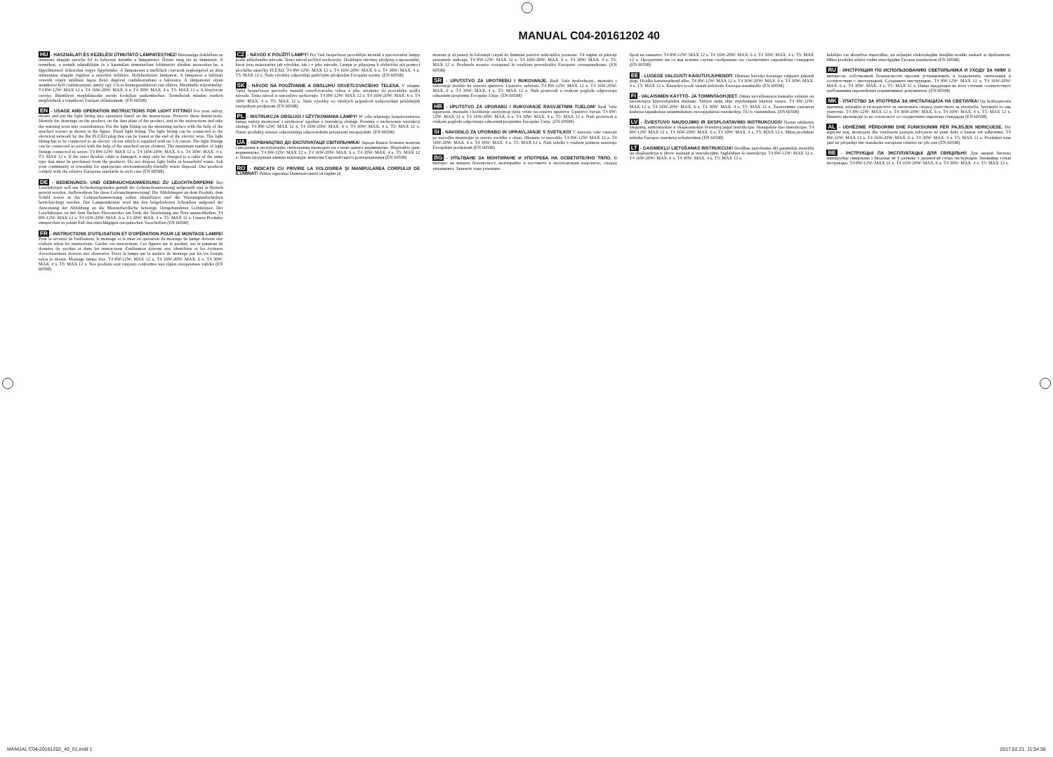MANUAL C04-20161202 40
HU - HASZNÁLATI ÉS KEZELÉSI ÚTMUTATÓ LÁMPATESTHEZ! Biztonsága érdekében az útmutató alapján szerelje fel és helyezze üzembe a lámpatestet. Őrizze meg ezt az útmutatót. A terméken, a termék adattábláján és a használati útmutatóban feltüntetett ábrákat azonosítsa be, a figyelmeztető feliratokat vegye figyelembe. A lámpatestet a mellékelt csavarok segítségével az ábra útmutatása alapján rögzítse a szerelési felületre. Helyhezkötött lámpatest. A lámpatest a hálózati vezeték végén található lapos flexó dugóval csatlakoztatható a hálózatra. A lámpatestet olyan aramkörre kell csatlakoztatni, amely egy 3 A-es kismegszakítóval van ellátva. Maximális teljesítmény: T4 8W-12W: MAX 12 x. T4 16W-20W: MAX. 6 x. T4 30W: MAX. 4 x. T5: MAX 12 x. A fényforrás cseréje. Bármilyen meghibásodás esetén forduljon szakemberhez. Termékeink minden esetben megfelelnek a vonatkozó Európai előírásoknak. (EN 60598)
EN - USAGE AND OPERATION INSTRUCTIONS FOR LIGHT FITTING! For your safety, mount and put the light fitting into operation based on the instructions. Preserve these instructions. Identify the drawings on the product, on the data plate of the product, and in the instructions and take the warning texts into consideration. Fix the light fitting on the mounting surface with the help of the attached screws as shown in the figure. Fixed light fitting. The light fitting can be connected to the electrical network by the flat FLEXO plug that can be found at the end of the electric wire. The light fitting has to be connected to an electric circuit which is supplied with an 3 A cutout. The light fittings can be connected in series with the help of the attached series element. The maximum number of light fittings connected in series: T4 8W-12W: MAX 12 x. T4 16W-20W: MAX. 6 x. T4 30W: MAX. 4 x. T5: MAX 12 x. If the outer flexible cable is damaged, it may only be changed to a cable of the same type that must be purchased from the producer. Do not dispose light bulbs in household waste. Ask your community or township for appropriate environmentally-friendly waste disposal. Our products comply with the relative European standards in each case (EN 60598)
DE - BEDIENUNGS- UND GEBRAUCHSANWEISUNG ZU LEUCHTKÖRPERN! Der Leuchtkörper soll aus Sicherheitsgründen gemäß der Gebrauchsanweisung aufgestellt und in Betrieb gesetzt werden. Aufbewahren Sie diese Gebrauchsanweisung! Die Abbildungen an dem Produkt, dem Schild sowie in der Gebrauchsanweisung sollen identifiziert und die Warnungsaufschriften berücksichtigt werden. Der Lampenmontur wird mit den beigelieferten Schrauben aufgrund der Anweisung der Abbildung an die Montierberfläche befestigt. Ortsgebundener Lichtkörper. Der Leuchtkörper ist mit dem flachen Flexostecker am Ende der Netzleitung ans Netz anzuschließen. T4 8W-12W: MAX 12 x. T4 16W-20W: MAX. 6 x. T4 30W: MAX. 4 x. T5: MAX 12 x. Unsere Produkte entsprechen in jedem Fall den einschlägigen europäischen Vorschriften (EN 60598)
FR - INSTRUCTIONS D'UTILISATION ET D'OPÉRATION POUR LE MONTAGE LAMPE! Pour la sécurité de l'utilisateur, le montage et la mise en opération du montage de lampe doivent etre réalisés selon les instructions. Garder ces instructions. Les figures sur le produit, sur la panneau de données du produit et dans les instructions d'utilisation doivent etre identifiées et les écritures d'avertissement doivent etre observées. Fixer la lampe sur la surface de montage par les vis fournis selon le dessin. Montage lampe fixe. T4 8W-12W: MAX 12 x. T4 16W-20W: MAX. 6 x. T4 30W: MAX. 4 x. T5: MAX 12 x. Nos produits sont toujours conformes aux règles européennes valides (EN 60598)
CZ - NÁVOD K POUŽITÍ LAMPY! Pro Vaši bezpečnost provádějte montáž a zprovoznění lampy podle přiloženého návodu. Tento návod pečlivě uschovejte. Dodržujte všechny předpisy a upozornění, která jsou znázorněny jak výrobku, tak i v jeho návodu. Lampa je připojena k elektrické síti pomocí plochého zástrčky FLEXO. T4 8W-12W: MAX 12 x. T4 16W-20W: MAX. 6 x. T4 30W: MAX. 4 x. T5: MAX 12 x. Naše výrobky odpovídají patřičným předpisům Evropské normy. (EN 60598)
SK - NÁVOD NA POUŽÍVANIE A OBSLUHU OSVETĽOVACIEHO TELESA. V záujme Vašej bezpečnosti preveďte montáž osvetľovacieho telesa a jeho uvedenie do prevádzky podľa návodu. Tento návod si starostlivo uschovajte. T4 8W-12W: MAX 12 x. T4 16W-20W: MAX. 6 x. T4 30W: MAX. 4 x. T5: MAX 12 x. Naše výrobky vo všetkých prípadoch zodpovedajú príslušným európskym predpisom (EN 60598)
PL - INSTRUKCJA OBSŁUGI I UŻYTKOWANIA LAMPY! W celu własnego bezpieczeństwa lampę należy montować i użytkować zgodnie z instrukcją obsługi. Prosimy o zachowanie instrukcji obsługi. T4 8W-12W: MAX 12 x. T4 16W-20W: MAX. 6 x. T4 30W: MAX. 4 x. T5: MAX 12 x. Nasze produkty zawsze odpowiadają odpowiednim przepisom europejskim. (EN 60598)
UA - КЕРІВНИЦТВО ДО ЕКСПЛУАТАЦІЇ СВІТИЛЬНИКА! Заради Вашої безпеки монтаж і введення в експлуатацію світильника проводьте на основі даного керівництва. Зберігайте дане керівництво. T4 8W-12W: MAX 12 x. T4 16W-20W: MAX. 6 x. T4 30W: MAX. 4 x. T5: MAX 12 x. Наша продукція завжди відповідає вимогам Європейського розпорядження (EN 60598)
RO - INDICAŢII CU PRIVIRE LA FOLOSIREA ŞI MANIPULAREA CORPULUI DE ILUMINAT! Pentru siguranța Dumneavoastră vă rugăm să
montați și să puneți în folosință corpul de iluminat potrivit indicațiilor prezente. Vă rugăm să păstrați prezentele indicații. T4 8W-12W: MAX 12 x. T4 16W-20W: MAX. 6 x. T4 30W: MAX. 4 x. T5: MAX 12 x. Produsele noastre corespund în totalitate prevederilor Europene corespunzătoare. (EN 60598)
SR - UPUTSTVO ZA UPOTREBU I RUKOVANJE. Radi Vaše bezbednosti, montažu i rukovanje izvršite na osnovu uputstva. Uputstvo sačuvati. T4 8W-12W: MAX 12 x. T4 16W-20W: MAX. 6 x. T4 30W: MAX. 4 x. T5: MAX 12 x. Naši proizvodi u svakom pogledu odgovaraju odnosnim propisima Evropske Unije. (EN 60598)
HR - UPUTSTVO ZA UPORABU I RUKOVANJE RASVJETNIM TIJELOM! Radi Vaše sigurnosti, montažu i korištenje rasvjetnog tijela vršite na osnovu uputstva. Uputstvo čuvati. T4 8W-12W: MAX 12 x. T4 16W-20W: MAX. 6 x. T4 30W: MAX. 4 x. T5: MAX 12 x. Naši proizvodi u svakom pogledu odgovaraju odnosnim propisima Europske Unije. (EN 60598)
SI - NAVODILO ZA UPORABO IN UPRAVLJANJE S SVETILKO! V interesu vaše varnosti po navodilu montirajte in stavite svetilko v obrat. Ohranite to navodilo. T4 8W-12W: MAX 12 x. T4 16W-20W: MAX. 6 x. T4 30W: MAX. 4 x. T5: MAX 12 x. Naši izdelki v vsakem primeru ustrezajo Evropskim predpisom (EN 60598)
BG - УПЪТВАНЕ ЗА МОНТИРАНЕ И УПОТРЕБА НА ОСВЕТИТЕЛНО ТЯЛО. В интерес на вашата безопасност, монтирайте и поставете в експлоатация изделието, според указанията. Запазете това упътване.
брой на лампите: T4 8W-12W: MAX 12 x. T4 16W-20W: MAX. 6 x. T4 30W: MAX. 4 x. T5: MAX 12 x. Продуктите ни са във всички случаи съобразени със съответните европейски стандарти (EN 60598)
EE - LUGEGE VALGUSTI KASUTUSJUHENDIT. Ohutuse huvides kasutage valgustit juhendi järgi. Hoidke kasutusjuhend alles. T4 8W-12W: MAX 12 x. T4 16W-20W: MAX. 6 x. T4 30W: MAX. 4 x. T5: MAX 12 x. Käesolev toode vastab kehtivale Euroopa standardile (EN 60598)
FI - VALAISIMEN KÄYTTÖ- JA TOIMINTAOHJEET. Oman turvallisuutesi kannalta valaisin on asennettava käyttöohjeiden mukaan. Säilytä tämä ohje myöhempää käyttöä varten. T4 8W-12W: MAX 12 x. T4 16W-20W: MAX. 6 x. T4 30W: MAX. 4 x. T5: MAX 12 x. Tuotteemme vastaavat kaikissa tapauksissa asianmukaisia eurooppalaisia standardeja. EU:n vaatimuksia. (EN 60598)
LV - ŠVIESTUVO NAUDOJIMO IR EKSPLOATAVIMO INSTRUKCIJOS! Norint užtikrinti saugumą, sumontuokite ir eksploatuokite šviestuvą pagal instrukcijas. Išsaugokite šias instrukcijas. T4 8W-12W: MAX 12 x. T4 16W-20W: MAX. 6 x. T4 30W: MAX. 4 x. T5: MAX 12 x. Mūsų produktai atitinka Europos standartų reikalavimus (EN 60598)
LT - GAISMEKĻU LIETOŠANAS INSTRUKCIJA! Drošības apsvērumu dēļ gaismekļa montāža un ekspluatācija ir jāveic saskaņā ar instrukcijām. Saglabājiet šo instrukciju. T4 8W-12W: MAX 12 x. T4 16W-20W: MAX. 6 x. T4 30W: MAX. 4 x. T5: MAX 12 x.
Izdekļus vai abrazīvus materiālus, un neļaujiet elektriskajām detaļām nonākt saskarē ar šķidrumiem. Mūsu produkti atbilst visām attiecīgajām Eiropas standartiem (EN 60598)
RU - ИНСТРУКЦИЯ ПО ИСПОЛЬЗОВАНИЮ СВЕТИЛЬНИКА И УХОДУ ЗА НИМ! В интересах собственной безопасности просим устанавливать и подключать светильник в соответствии с инструкцией. Сохраните инструкцию. T4 8W-12W: MAX 12 x. T4 16W-20W: MAX. 6 x. T4 30W: MAX. 4 x. T5: MAX 12 x. Наша продукция во всех случаях соответствует требованиям европейских нормативных документов. (EN 60598)
MK - УПАТСТВО ЗА УПОТРЕБА ЗА ИНСТАЛАЦИЈА НА СВЕТИЛКА! Од безбедносни причини, штрафте и ги користете за светилката според упатството за употреба. Зачувајте го ова упатство. T4 8W-12W: MAX 12 x. T4 16W-20W: MAX. 6 x. T4 30W: MAX. 4 x. T5: MAX 12 x. Нашите производи се во согласност со соодветните европски стандарди (EN 60598)
AL - UDHËZIME PËRDORIMI DHE FUNKSIONIMI PËR PAJISJEN NDRIÇUESE. Për sigurinë tuaj, montojeni dhe vendoseni pajisjen ndriçuese në punë duke u bazuar tek udhëzimet. T4 8W-12W: MAX 12 x. T4 16W-20W: MAX. 6 x. T4 30W: MAX. 4 x. T5: MAX 12 x. Produktet tona janë në përputhje me standardet europiane relative në çdo rast (EN 60598)
BE - ІНСТРУКЦЫІ ПА ЭКСПЛУАТАЦЫІ ДЛЯ СВЯЦІЛЬНІ! Для вашай бяспекі манціруйце свяцільню і ўводзіце яе ў дзеянне з дапамогай гэтых інструкцый. Захавайце гэтыя інструкцыі. T4 8W-12W: MAX 12 x. T4 16W-20W: MAX. 6 x. T4 30W: MAX. 4 x. T5: MAX 12 x.
MANUAL C04-20161202_40_01.indd 1 2017.02.21. 11:54:56